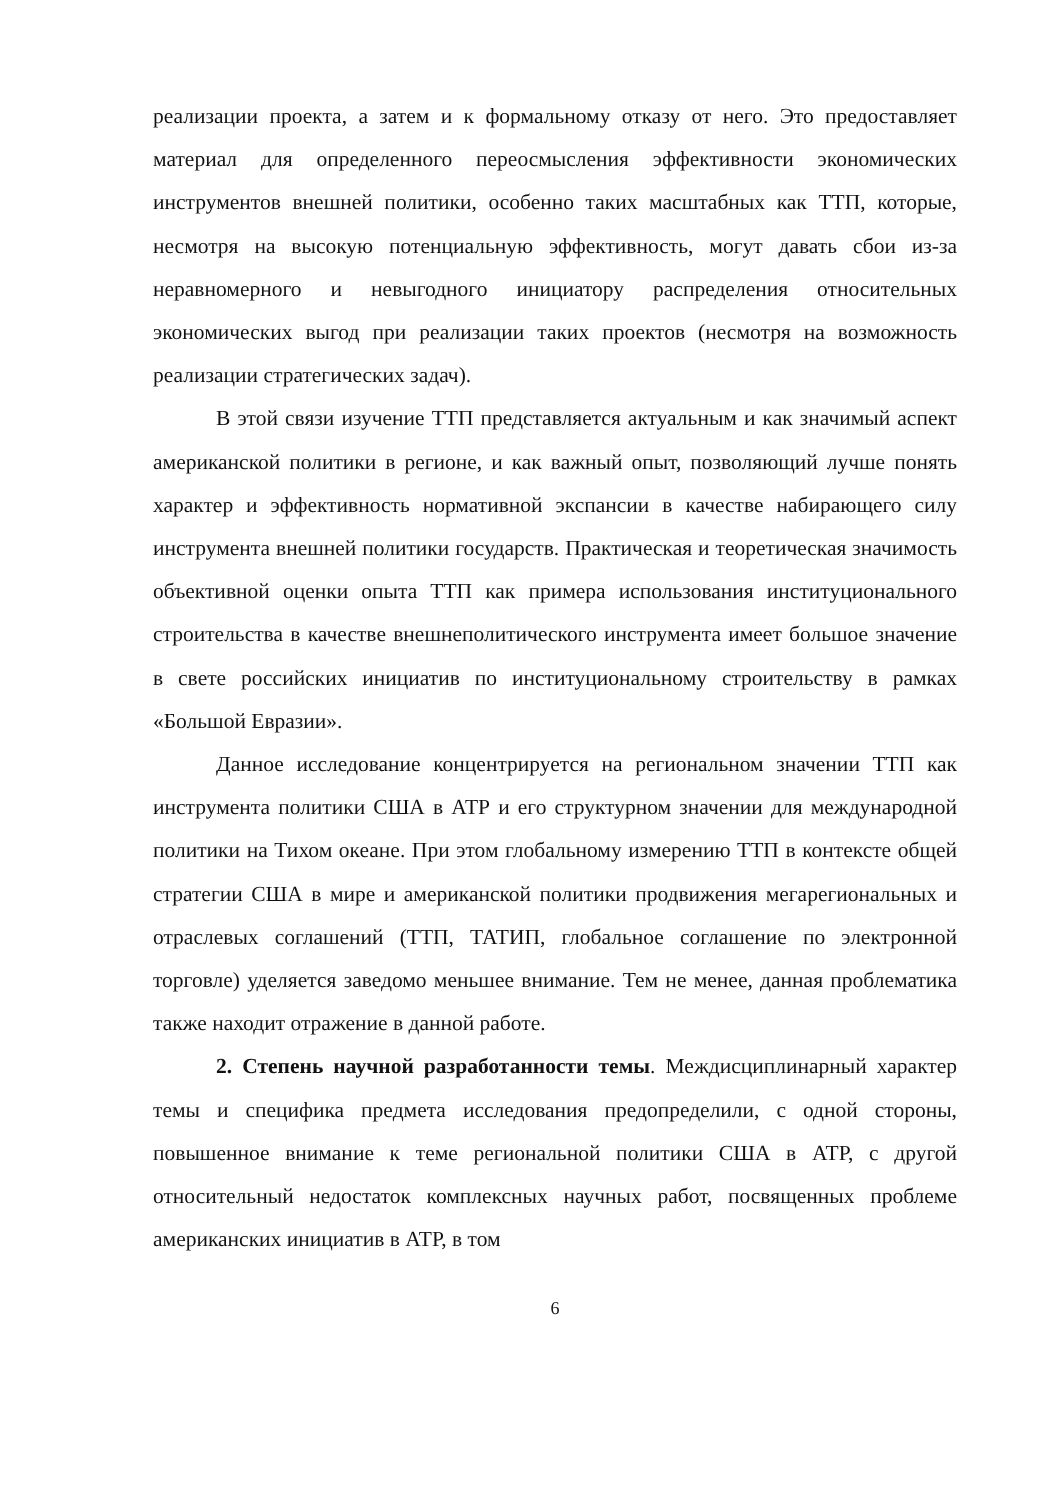реализации проекта, а затем и к формальному отказу от него. Это предоставляет материал для определенного переосмысления эффективности экономических инструментов внешней политики, особенно таких масштабных как ТТП, которые, несмотря на высокую потенциальную эффективность, могут давать сбои из-за неравномерного и невыгодного инициатору распределения относительных экономических выгод при реализации таких проектов (несмотря на возможность реализации стратегических задач).
В этой связи изучение ТТП представляется актуальным и как значимый аспект американской политики в регионе, и как важный опыт, позволяющий лучше понять характер и эффективность нормативной экспансии в качестве набирающего силу инструмента внешней политики государств. Практическая и теоретическая значимость объективной оценки опыта ТТП как примера использования институционального строительства в качестве внешнеполитического инструмента имеет большое значение в свете российских инициатив по институциональному строительству в рамках «Большой Евразии».
Данное исследование концентрируется на региональном значении ТТП как инструмента политики США в АТР и его структурном значении для международной политики на Тихом океане. При этом глобальному измерению ТТП в контексте общей стратегии США в мире и американской политики продвижения мегарегиональных и отраслевых соглашений (ТТП, ТАТИП, глобальное соглашение по электронной торговле) уделяется заведомо меньшее внимание. Тем не менее, данная проблематика также находит отражение в данной работе.
2. Степень научной разработанности темы. Междисциплинарный характер темы и специфика предмета исследования предопределили, с одной стороны, повышенное внимание к теме региональной политики США в АТР, с другой относительный недостаток комплексных научных работ, посвященных проблеме американских инициатив в АТР, в том
6